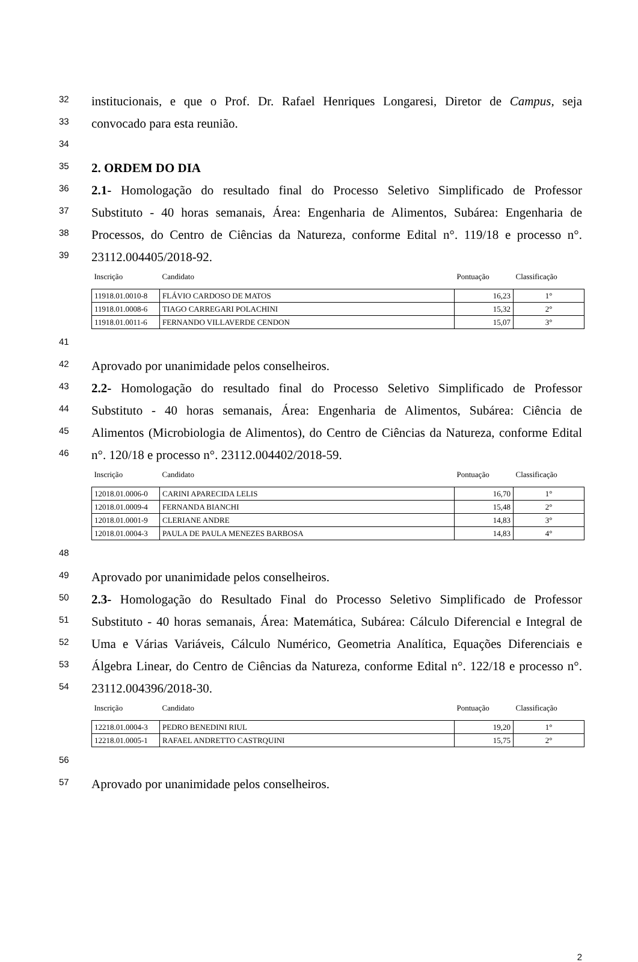32 institucionais, e que o Prof. Dr. Rafael Henriques Longaresi, Diretor de Campus, seja
33 convocado para esta reunião.
34
35 2. ORDEM DO DIA
36 2.1- Homologação do resultado final do Processo Seletivo Simplificado de Professor
37 Substituto - 40 horas semanais, Área: Engenharia de Alimentos, Subárea: Engenharia de
38 Processos, do Centro de Ciências da Natureza, conforme Edital n°. 119/18 e processo n°.
39 23112.004405/2018-92.
| Inscrição | Candidato | Pontuação | Classificação |
| --- | --- | --- | --- |
| 11918.01.0010-8 | FLÁVIO CARDOSO DE MATOS | 16,23 | 1° |
| 11918.01.0008-6 | TIAGO CARREGARI POLACHINI | 15,32 | 2° |
| 11918.01.0011-6 | FERNANDO VILLAVERDE CENDON | 15,07 | 3° |
41
42 Aprovado por unanimidade pelos conselheiros.
43 2.2- Homologação do resultado final do Processo Seletivo Simplificado de Professor
44 Substituto - 40 horas semanais, Área: Engenharia de Alimentos, Subárea: Ciência de
45 Alimentos (Microbiologia de Alimentos), do Centro de Ciências da Natureza, conforme Edital
46 n°. 120/18 e processo n°. 23112.004402/2018-59.
| Inscrição | Candidato | Pontuação | Classificação |
| --- | --- | --- | --- |
| 12018.01.0006-0 | CARINI APARECIDA LELIS | 16,70 | 1° |
| 12018.01.0009-4 | FERNANDA BIANCHI | 15,48 | 2° |
| 12018.01.0001-9 | CLERIANE ANDRE | 14,83 | 3° |
| 12018.01.0004-3 | PAULA DE PAULA MENEZES BARBOSA | 14,83 | 4° |
48
49 Aprovado por unanimidade pelos conselheiros.
50 2.3- Homologação do Resultado Final do Processo Seletivo Simplificado de Professor
51 Substituto - 40 horas semanais, Área: Matemática, Subárea: Cálculo Diferencial e Integral de
52 Uma e Várias Variáveis, Cálculo Numérico, Geometria Analítica, Equações Diferenciais e
53 Álgebra Linear, do Centro de Ciências da Natureza, conforme Edital n°. 122/18 e processo n°.
54 23112.004396/2018-30.
| Inscrição | Candidato | Pontuação | Classificação |
| --- | --- | --- | --- |
| 12218.01.0004-3 | PEDRO BENEDINI RIUL | 19,20 | 1° |
| 12218.01.0005-1 | RAFAEL ANDRETTO CASTRQUINI | 15,75 | 2° |
56
57 Aprovado por unanimidade pelos conselheiros.
2